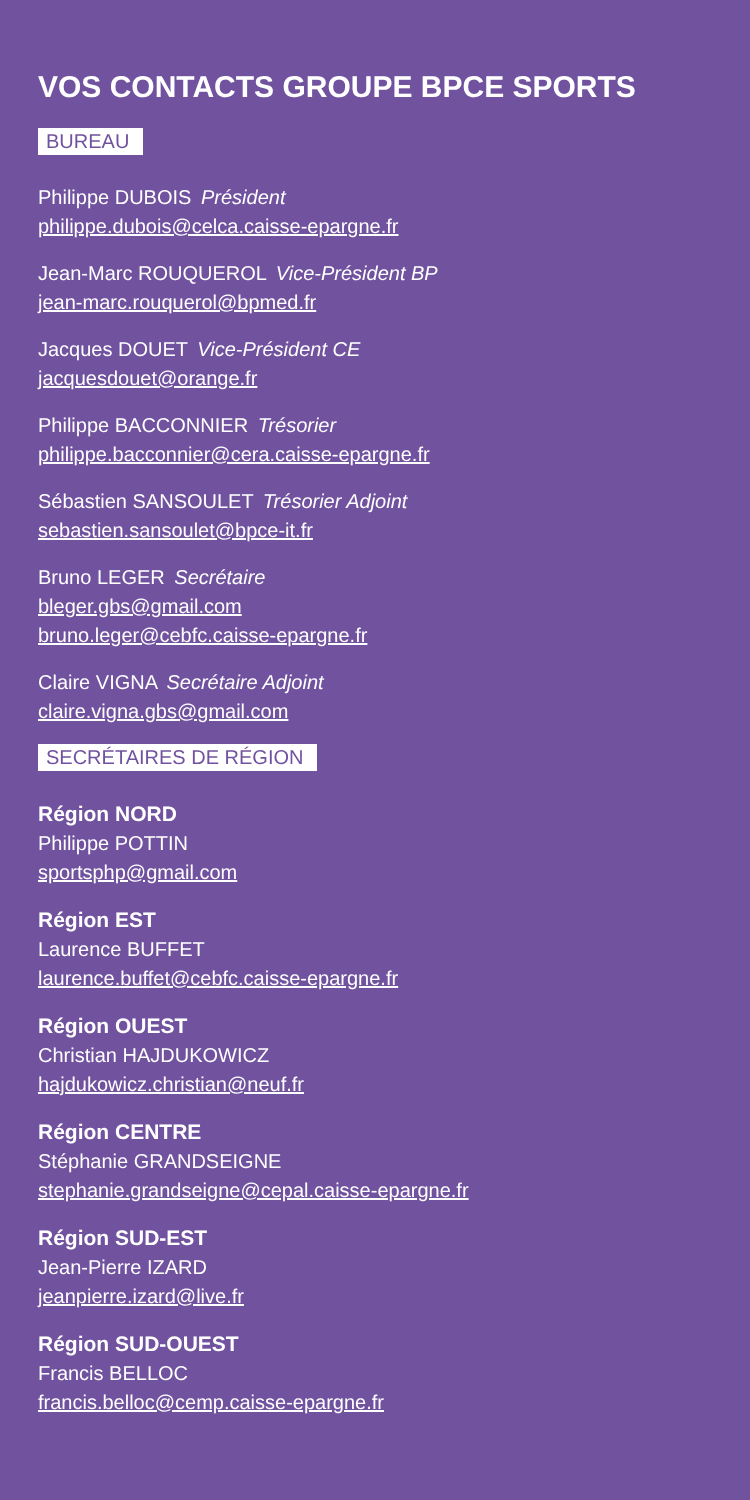VOS CONTACTS GROUPE BPCE SPORTS
BUREAU
Philippe DUBOIS Président
philippe.dubois@celca.caisse-epargne.fr
Jean-Marc ROUQUEROL Vice-Président BP
jean-marc.rouquerol@bpmed.fr
Jacques DOUET Vice-Président CE
jacquesdouet@orange.fr
Philippe BACCONNIER Trésorier
philippe.bacconnier@cera.caisse-epargne.fr
Sébastien SANSOULET Trésorier Adjoint
sebastien.sansoulet@bpce-it.fr
Bruno LEGER Secrétaire
bleger.gbs@gmail.com
bruno.leger@cebfc.caisse-epargne.fr
Claire VIGNA Secrétaire Adjoint
claire.vigna.gbs@gmail.com
SECRÉTAIRES DE RÉGION
Région NORD
Philippe POTTIN
sportsphp@gmail.com
Région EST
Laurence BUFFET
laurence.buffet@cebfc.caisse-epargne.fr
Région OUEST
Christian HAJDUKOWICZ
hajdukowicz.christian@neuf.fr
Région CENTRE
Stéphanie GRANDSEIGNE
stephanie.grandseigne@cepal.caisse-epargne.fr
Région SUD-EST
Jean-Pierre IZARD
jeanpierre.izard@live.fr
Région SUD-OUEST
Francis BELLOC
francis.belloc@cemp.caisse-epargne.fr